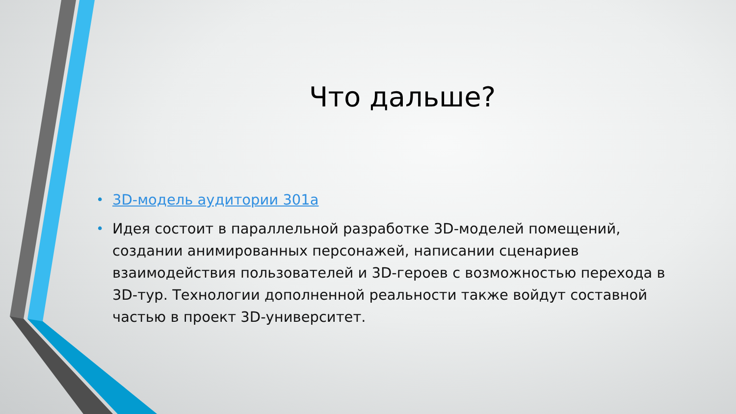Что дальше?
• 3D-модель аудитории 301а
• Идея состоит в параллельной разработке 3D-моделей помещений, создании анимированных персонажей, написании сценариев взаимодействия пользователей и 3D-героев с возможностью перехода в 3D-тур. Технологии дополненной реальности также войдут составной частью в проект 3D-университет.